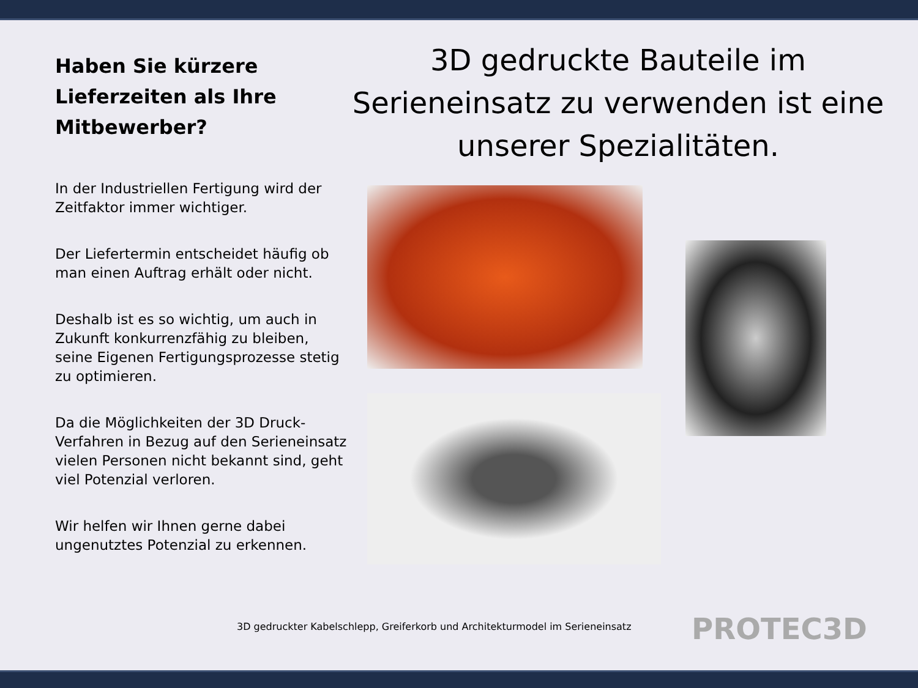Haben Sie kürzere Lieferzeiten als Ihre Mitbewerber?
In der Industriellen Fertigung wird der Zeitfaktor immer wichtiger.
Der Liefertermin entscheidet häufig ob man einen Auftrag erhält oder nicht.
Deshalb ist es so wichtig, um auch in Zukunft konkurrenzfähig zu bleiben, seine Eigenen Fertigungsprozesse stetig zu optimieren.
Da die Möglichkeiten der 3D Druck-Verfahren in Bezug auf den Serieneinsatz vielen Personen nicht bekannt sind, geht viel Potenzial verloren.
Wir helfen wir Ihnen gerne dabei ungenutztes Potenzial zu erkennen.
3D gedruckte Bauteile im Serieneinsatz zu verwenden ist eine unserer Spezialitäten.
3D gedruckter Kabelschlepp, Greiferkorb und Architekturmodel im Serieneinsatz
PROTEC3D